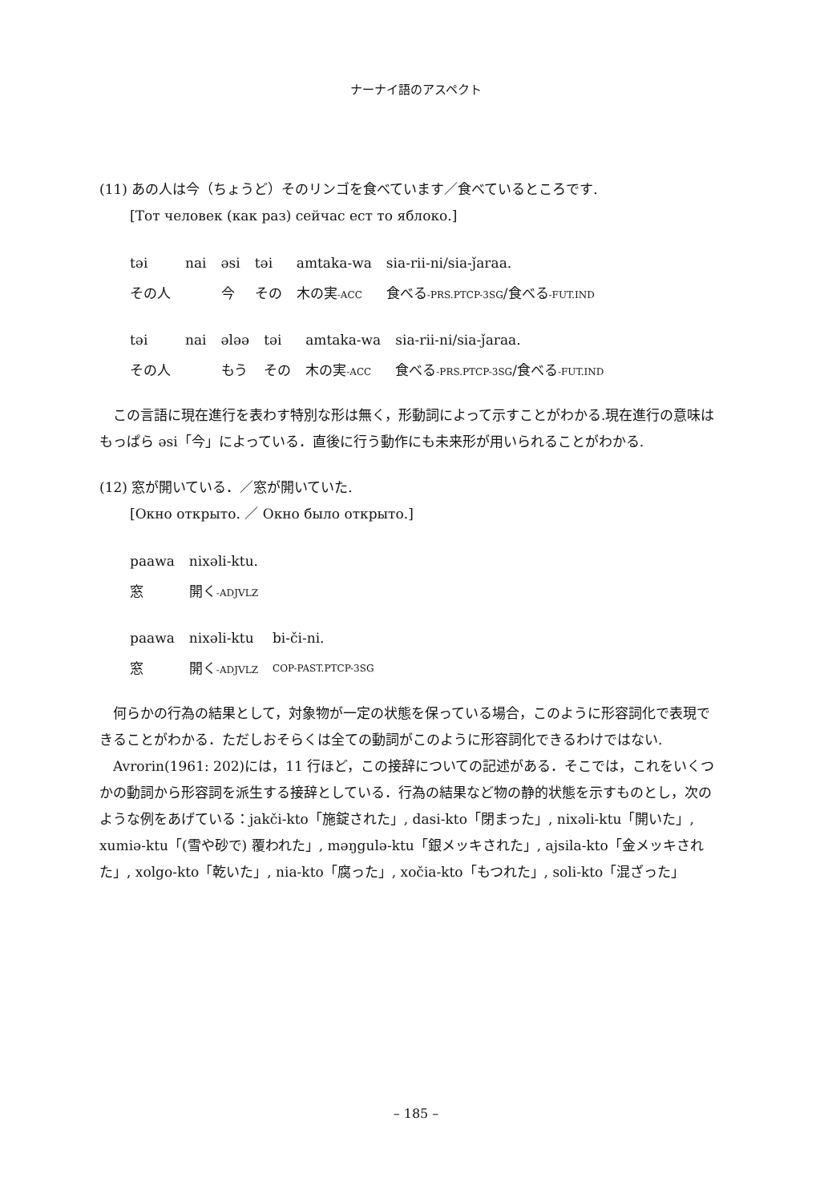ナーナイ語のアスペクト
(11) あの人は今（ちょうど）そのリンゴを食べています／食べているところです.
[Тот человек (как раз) сейчас ест то яблоко.]
| təi | nai | əsi | təi | amtaka-wa | sia-rii-ni/sia-ǰaraa. |
| その人 | | 今 | その | 木の実 -ACC | 食べる -PRS.PTCP-3SG /食べる -FUT.IND |
| təi | nai | ələə | təi | amtaka-wa | sia-rii-ni/sia-ǰaraa. |
| その人 | | もう | その | 木の実 -ACC | 食べる -PRS.PTCP-3SG /食べる -FUT.IND |
　この言語に現在進行を表わす特別な形は無く，形動詞によって示すことがわかる.現在進行の意味はもっぱら əsi「今」によっている．直後に行う動作にも未来形が用いられることがわかる.
(12) 窓が開いている．／窓が開いていた.
[Окно открыто. ／ Окно было открыто.]
| paawa | nixəli-ktu. |
| 窓 | 開く -ADJVLZ |
| paawa | nixəli-ktu | bi-či-ni. |
| 窓 | 開く -ADJVLZ | COP-PAST.PTCP-3SG |
　何らかの行為の結果として，対象物が一定の状態を保っている場合，このように形容詞化で表現できることがわかる．ただしおそらくは全ての動詞がこのように形容詞化できるわけではない.
　Avrorin(1961: 202)には，11 行ほど，この接辞についての記述がある．そこでは，これをいくつかの動詞から形容詞を派生する接辞としている．行為の結果など物の静的状態を示すものとし，次のような例をあげている：jakči-kto「施錠された」, dasi-kto「閉まった」, nixəli-ktu「開いた」, xumiə-ktu「(雪や砂で) 覆われた」, məŋgulə-ktu「銀メッキされた」, ajsila-kto「金メッキされた」, xolgo-kto「乾いた」, nia-kto「腐った」, xočia-kto「もつれた」, soli-kto「混ざった」
– 185 –